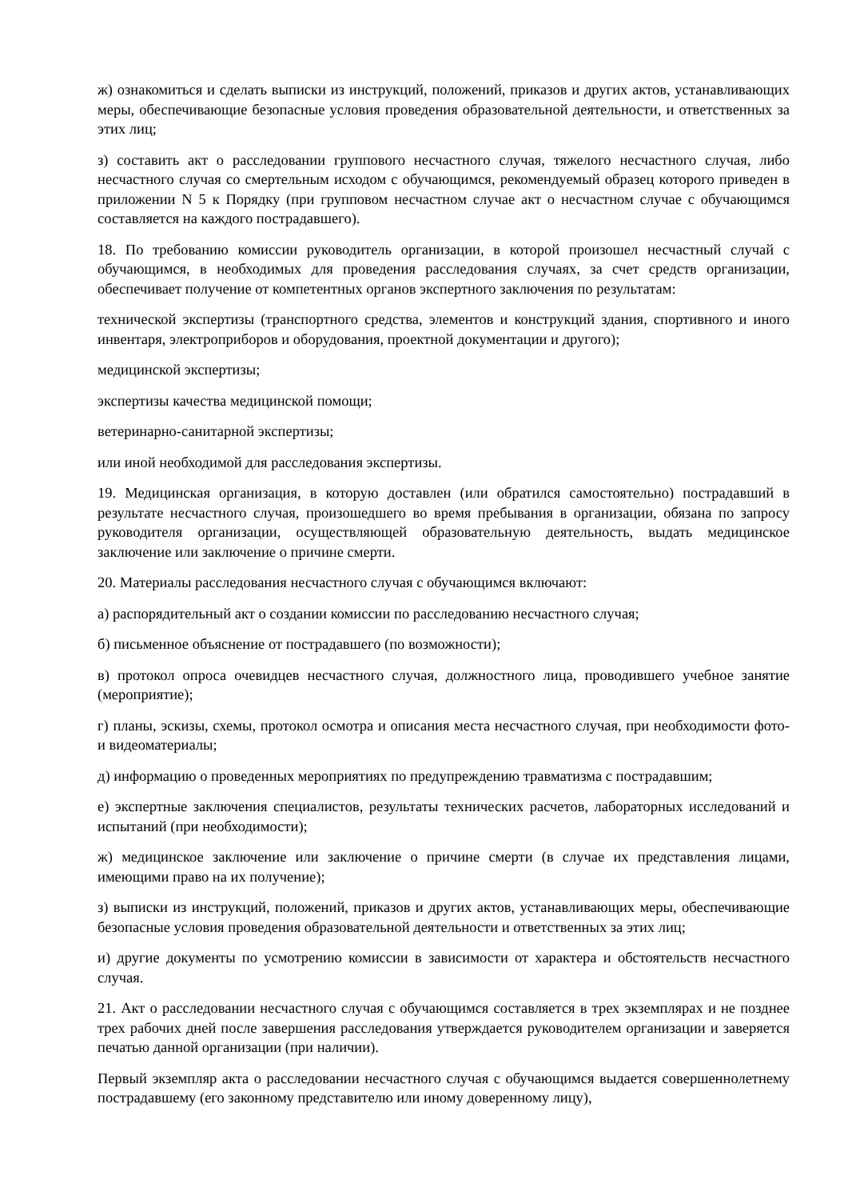ж) ознакомиться и сделать выписки из инструкций, положений, приказов и других актов, устанавливающих меры, обеспечивающие безопасные условия проведения образовательной деятельности, и ответственных за этих лиц;
з) составить акт о расследовании группового несчастного случая, тяжелого несчастного случая, либо несчастного случая со смертельным исходом с обучающимся, рекомендуемый образец которого приведен в приложении N 5 к Порядку (при групповом несчастном случае акт о несчастном случае с обучающимся составляется на каждого пострадавшего).
18. По требованию комиссии руководитель организации, в которой произошел несчастный случай с обучающимся, в необходимых для проведения расследования случаях, за счет средств организации, обеспечивает получение от компетентных органов экспертного заключения по результатам:
технической экспертизы (транспортного средства, элементов и конструкций здания, спортивного и иного инвентаря, электроприборов и оборудования, проектной документации и другого);
медицинской экспертизы;
экспертизы качества медицинской помощи;
ветеринарно-санитарной экспертизы;
или иной необходимой для расследования экспертизы.
19. Медицинская организация, в которую доставлен (или обратился самостоятельно) пострадавший в результате несчастного случая, произошедшего во время пребывания в организации, обязана по запросу руководителя организации, осуществляющей образовательную деятельность, выдать медицинское заключение или заключение о причине смерти.
20. Материалы расследования несчастного случая с обучающимся включают:
а) распорядительный акт о создании комиссии по расследованию несчастного случая;
б) письменное объяснение от пострадавшего (по возможности);
в) протокол опроса очевидцев несчастного случая, должностного лица, проводившего учебное занятие (мероприятие);
г) планы, эскизы, схемы, протокол осмотра и описания места несчастного случая, при необходимости фото- и видеоматериалы;
д) информацию о проведенных мероприятиях по предупреждению травматизма с пострадавшим;
е) экспертные заключения специалистов, результаты технических расчетов, лабораторных исследований и испытаний (при необходимости);
ж) медицинское заключение или заключение о причине смерти (в случае их представления лицами, имеющими право на их получение);
з) выписки из инструкций, положений, приказов и других актов, устанавливающих меры, обеспечивающие безопасные условия проведения образовательной деятельности и ответственных за этих лиц;
и) другие документы по усмотрению комиссии в зависимости от характера и обстоятельств несчастного случая.
21. Акт о расследовании несчастного случая с обучающимся составляется в трех экземплярах и не позднее трех рабочих дней после завершения расследования утверждается руководителем организации и заверяется печатью данной организации (при наличии).
Первый экземпляр акта о расследовании несчастного случая с обучающимся выдается совершеннолетнему пострадавшему (его законному представителю или иному доверенному лицу),